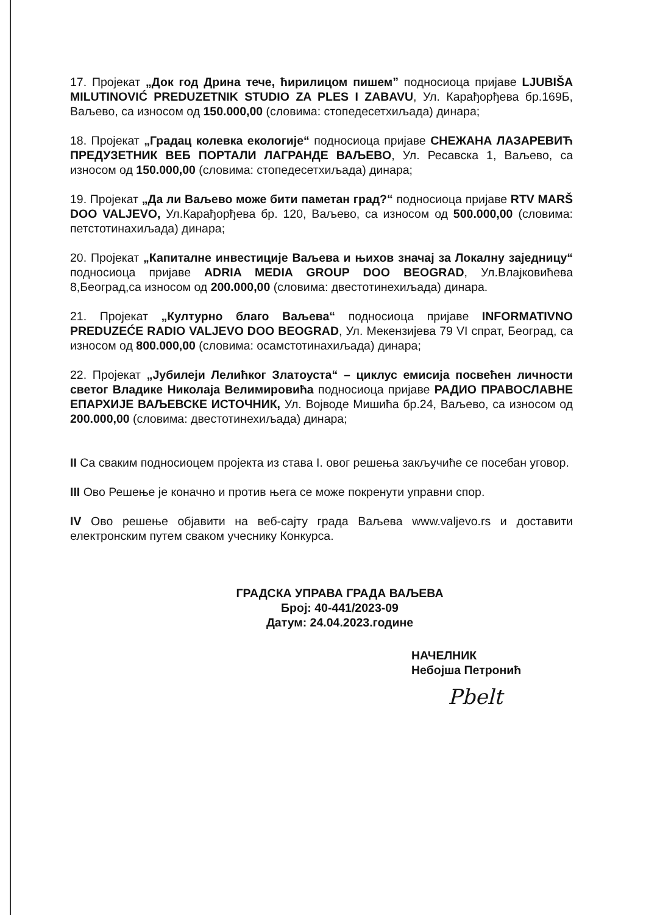17. Пројекат „Док год Дрина тече, ћирилицом пишем” подносиоца пријаве LJUBIŠA MILUTINOVIĆ PREDUZETNIK STUDIO ZA PLES I ZABAVU, Ул. Карађорђева бр.169Б, Ваљево, са износом од 150.000,00 (словима: стопедесетхиљада) динара;
18. Пројекат „Градац колевка екологије“ подносиоца пријаве СНЕЖАНА ЛАЗАРЕВИЋ ПРЕДУЗЕТНИК ВЕБ ПОРТАЛИ ЛАГРАНДЕ ВАЉЕВО, Ул. Ресавска 1, Ваљево, са износом од 150.000,00 (словима: стопедесетхиљада) динара;
19. Пројекат „Да ли Ваљево може бити паметан град?“ подносиоца пријаве RTV MARŠ DOO VALJEVO, Ул.Карађорђева бр. 120, Ваљево, са износом од 500.000,00 (словима: петстотинахиљада) динара;
20. Пројекат „Капиталне инвестиције Ваљева и њихов значај за Локалну заједницу“ подносиоца пријаве ADRIA MEDIA GROUP DOO BEOGRAD, Ул.Влајковићева 8,Београд,са износом од 200.000,00 (словима: двестотинехиљада) динара.
21. Пројекат „Културно благо Ваљева“ подносиоца пријаве INFORMATIVNO PREDUZEĆE RADIO VALJEVO DOO BEOGRAD, Ул. Мекензијева 79 VI спрат, Београд, са износом од 800.000,00 (словима: осамстотинахиљада) динара;
22. Пројекат „Јубилеји Лелићког Златоуста“ – циклус емисија посвећен личности светог Владике Николаја Велимировића подносиоца пријаве РАДИО ПРАВОСЛАВНЕ ЕПАРХИЈЕ ВАЉЕВСКЕ ИСТОЧНИК, Ул. Војводе Мишића бр.24, Ваљево, са износом од 200.000,00 (словима: двестотинехиљада) динара;
II Са сваким подносиоцем пројекта из става I. овог решења закључиће се посебан уговор.
III Ово Решење је коначно и против њега се може покренути управни спор.
IV Ово решење објавити на веб-сајту града Ваљева www.valjevo.rs и доставити електронским путем сваком учеснику Конкурса.
ГРАДСКА УПРАВА ГРАДА ВАЉЕВА
Број: 40-441/2023-09
Датум: 24.04.2023.године
НАЧЕЛНИК
Небојша Петронић
Pbelt